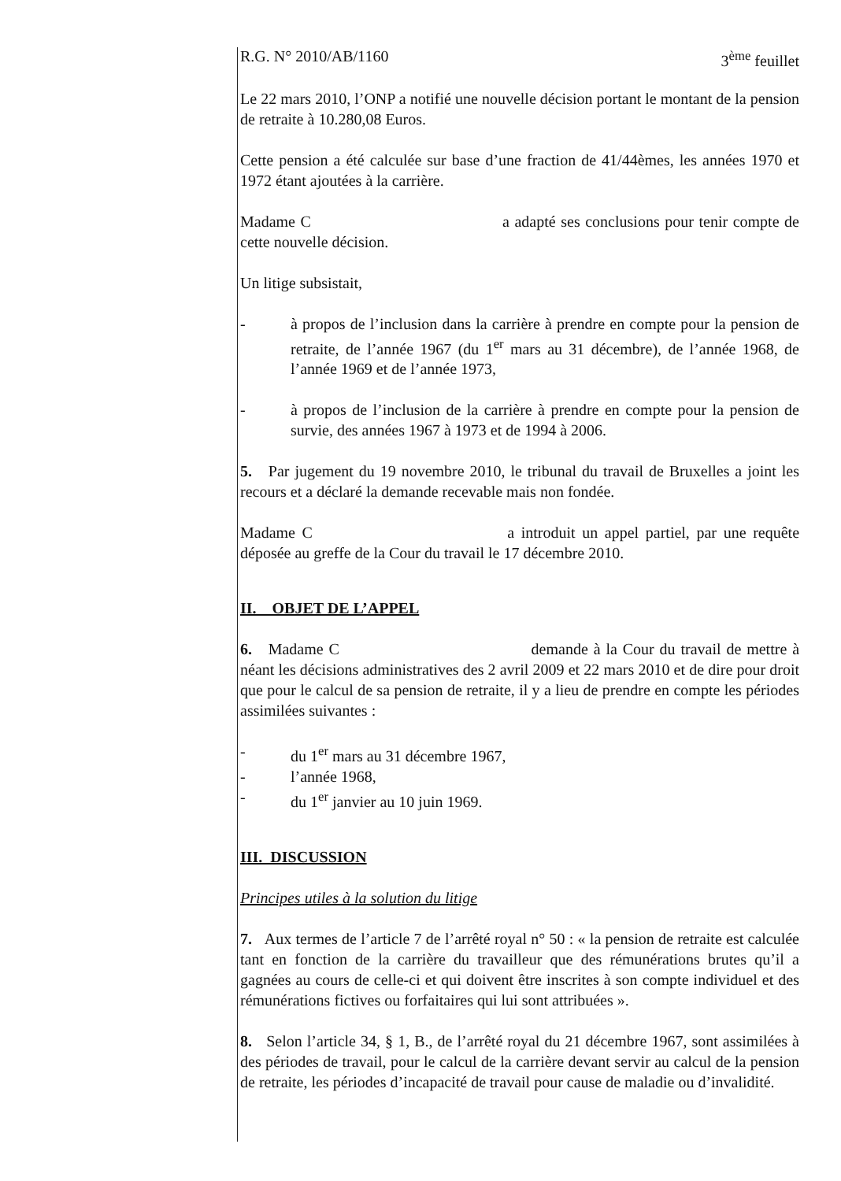R.G. N° 2010/AB/1160 3<sup>ème</sup> feuillet
Le 22 mars 2010, l’ONP a notifié une nouvelle décision portant le montant de la pension de retraite à 10.280,08 Euros.
Cette pension a été calculée sur base d’une fraction de 41/44èmes, les années 1970 et 1972 étant ajoutées à la carrière.
Madame C a adapté ses conclusions pour tenir compte de cette nouvelle décision.
Un litige subsistait,
- à propos de l’inclusion dans la carrière à prendre en compte pour la pension de retraite, de l’année 1967 (du 1<sup>er</sup> mars au 31 décembre), de l’année 1968, de l’année 1969 et de l’année 1973,
- à propos de l’inclusion de la carrière à prendre en compte pour la pension de survie, des années 1967 à 1973 et de 1994 à 2006.
5. Par jugement du 19 novembre 2010, le tribunal du travail de Bruxelles a joint les recours et a déclaré la demande recevable mais non fondée.
Madame C a introduit un appel partiel, par une requête déposée au greffe de la Cour du travail le 17 décembre 2010.
II. OBJET DE L’APPEL
6. Madame C demande à la Cour du travail de mettre à néant les décisions administratives des 2 avril 2009 et 22 mars 2010 et de dire pour droit que pour le calcul de sa pension de retraite, il y a lieu de prendre en compte les périodes assimilées suivantes :
- du 1<sup>er</sup> mars au 31 décembre 1967,
- l’année 1968,
- du 1<sup>er</sup> janvier au 10 juin 1969.
III. DISCUSSION
Principes utiles à la solution du litige
7. Aux termes de l’article 7 de l’arrêté royal n° 50 : « la pension de retraite est calculée tant en fonction de la carrière du travailleur que des rémunérations brutes qu’il a gagnées au cours de celle-ci et qui doivent être inscrites à son compte individuel et des rémunérations fictives ou forfaitaires qui lui sont attribuées ».
8. Selon l’article 34, § 1, B., de l’arrêté royal du 21 décembre 1967, sont assimilées à des périodes de travail, pour le calcul de la carrière devant servir au calcul de la pension de retraite, les périodes d’incapacité de travail pour cause de maladie ou d’invalidité.